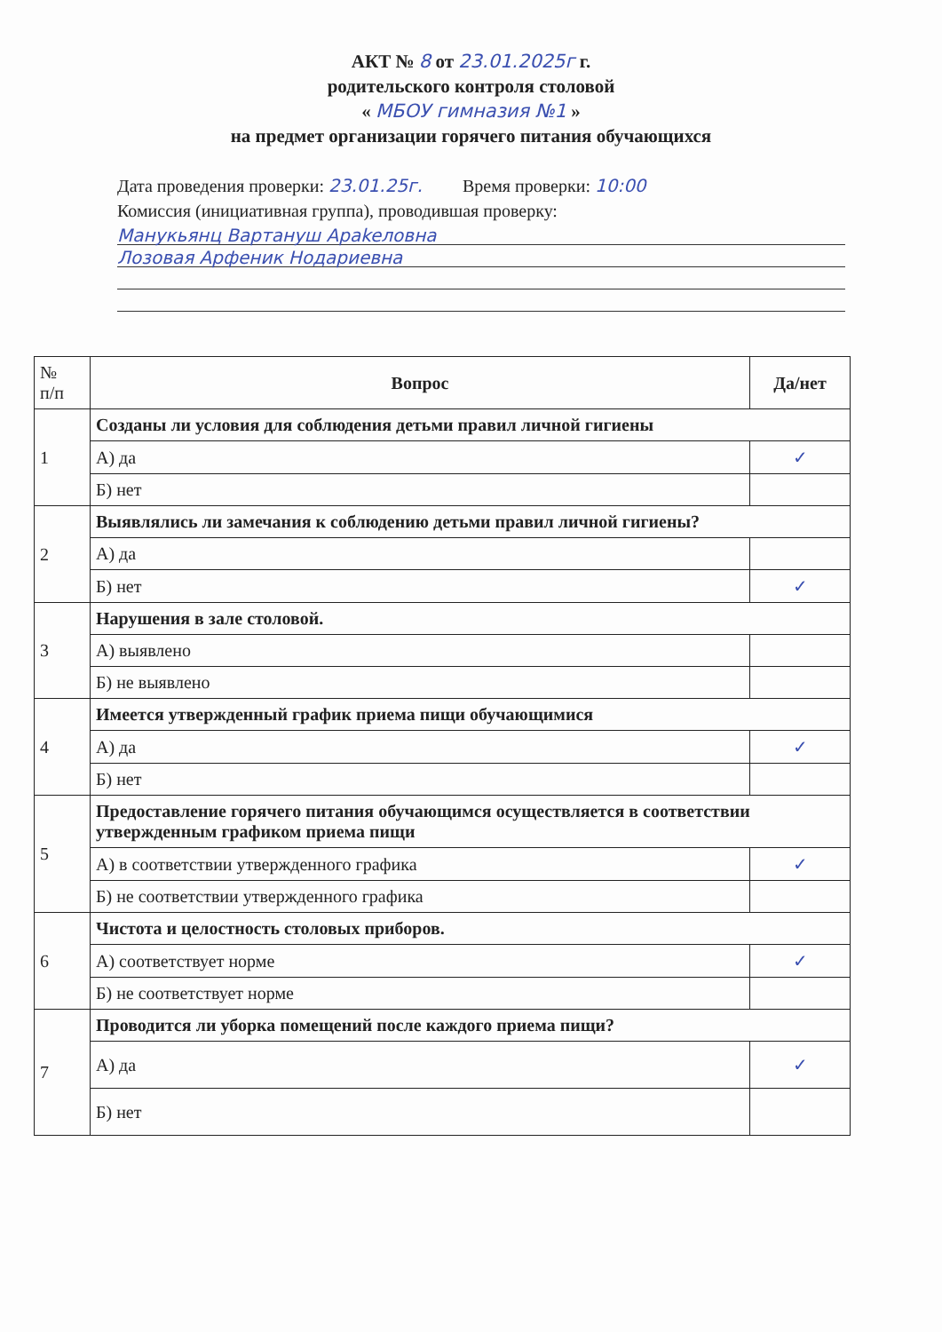АКТ № 8 от 23.01.2025г г.
родительского контроля столовой
« МБОУ гимназия №1 »
на предмет организации горячего питания обучающихся
Дата проведения проверки: 23.01.25г. Время проверки: 10:00
Комиссия (инициативная группа), проводившая проверку:
Манукьянц Вартануш Араkeловна
Лозовая Арфеник Нодариевна
| № п/п | Вопрос | Да/нет |
| --- | --- | --- |
| 1 | Созданы ли условия для соблюдения детьми правил личной гигиены | |
| | А) да | ✓ |
| | Б) нет | |
| 2 | Выявлялись ли замечания к соблюдению детьми правил личной гигиены? | |
| | А) да | |
| | Б) нет | ✓ |
| 3 | Нарушения в зале столовой. | |
| | А) выявлено | |
| | Б) не выявлено | |
| 4 | Имеется утвержденный график приема пищи обучающимися | |
| | А) да | ✓ |
| | Б) нет | |
| 5 | Предоставление горячего питания обучающимся осуществляется в соответствии утвержденным графиком приема пищи | |
| | А) в соответствии утвержденного графика | ✓ |
| | Б) не соответствии утвержденного графика | |
| 6 | Чистота и целостность столовых приборов. | |
| | А) соответствует норме | ✓ |
| | Б) не соответствует норме | |
| 7 | Проводится ли уборка помещений после каждого приема пищи? | |
| | А) да | ✓ |
| | Б) нет | |